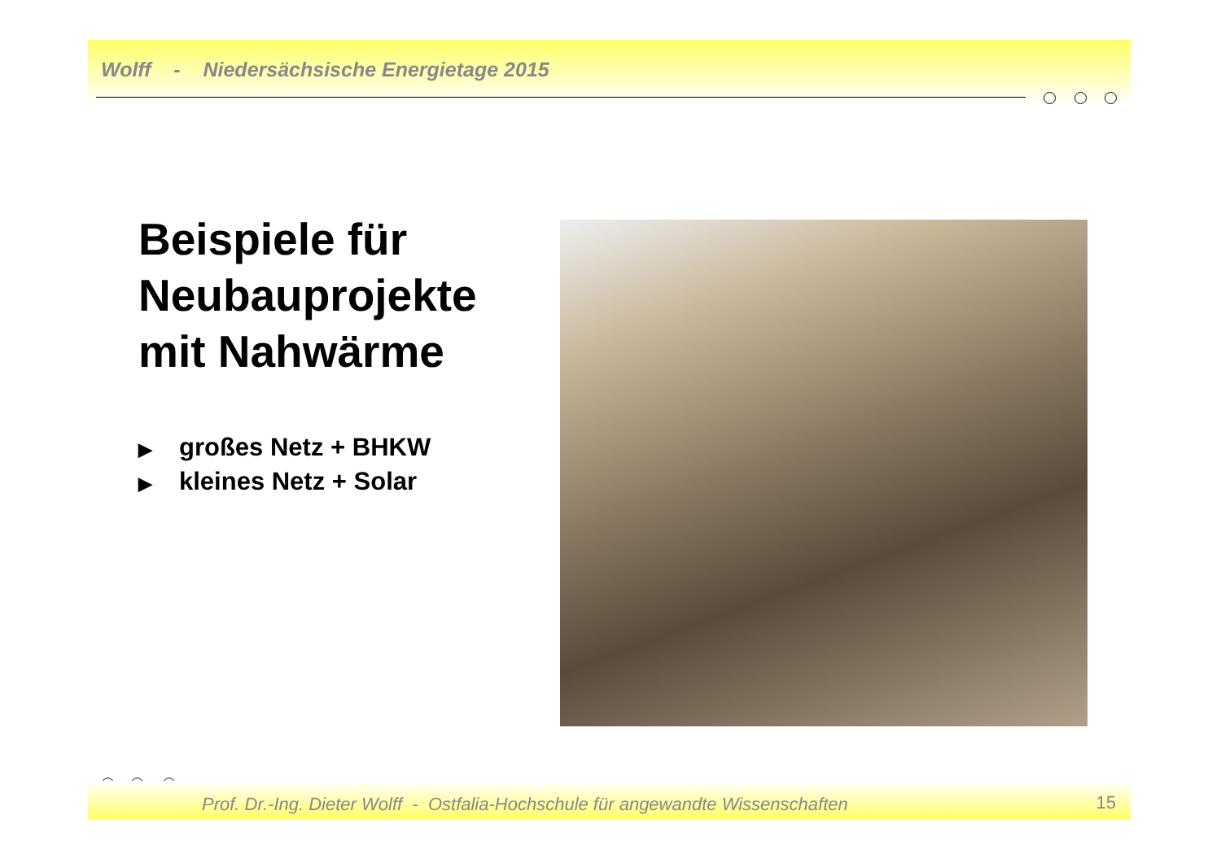Wolff - Niedersächsische Energietage 2015
Beispiele für
Neubauprojekte
mit Nahwärme
▶ großes Netz + BHKW
▶ kleines Netz + Solar
Prof. Dr.-Ing. Dieter Wolff - Ostfalia-Hochschule für angewandte Wissenschaften
15